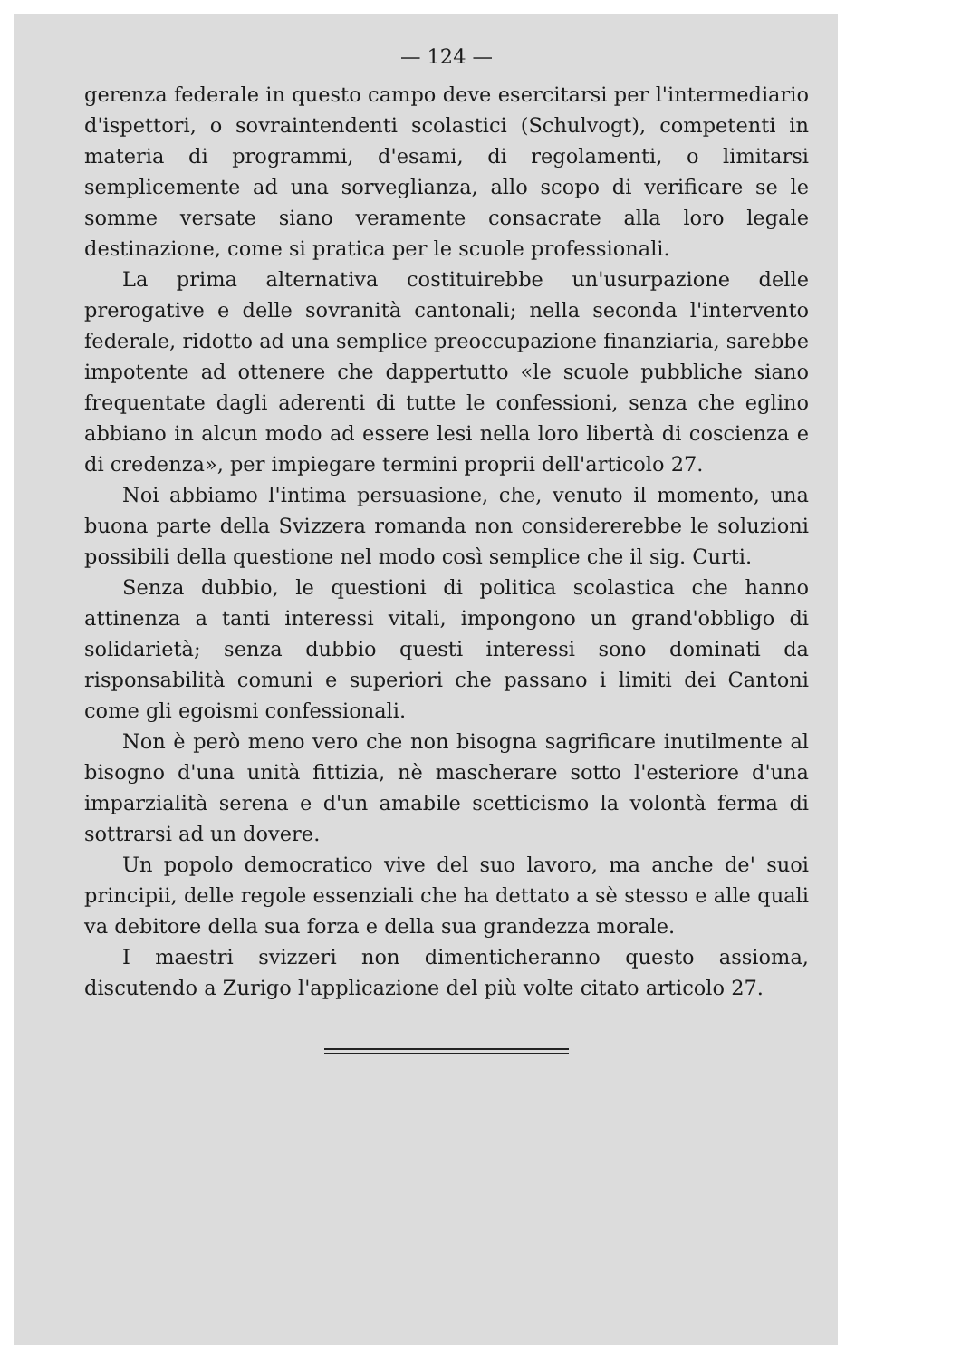— 124 —
gerenza federale in questo campo deve esercitarsi per l'intermediario d'ispettori, o sovraintendenti scolastici (Schulvogt), competenti in materia di programmi, d'esami, di regolamenti, o limitarsi semplicemente ad una sorveglianza, allo scopo di verificare se le somme versate siano veramente consacrate alla loro legale destinazione, come si pratica per le scuole professionali.
La prima alternativa costituirebbe un'usurpazione delle prerogative e delle sovranità cantonali; nella seconda l'intervento federale, ridotto ad una semplice preoccupazione finanziaria, sarebbe impotente ad ottenere che dappertutto «le scuole pubbliche siano frequentate dagli aderenti di tutte le confessioni, senza che eglino abbiano in alcun modo ad essere lesi nella loro libertà di coscienza e di credenza», per impiegare termini proprii dell'articolo 27.
Noi abbiamo l'intima persuasione, che, venuto il momento, una buona parte della Svizzera romanda non considererebbe le soluzioni possibili della questione nel modo così semplice che il sig. Curti.
Senza dubbio, le questioni di politica scolastica che hanno attinenza a tanti interessi vitali, impongono un grand'obbligo di solidarietà; senza dubbio questi interessi sono dominati da risponsabilità comuni e superiori che passano i limiti dei Cantoni come gli egoismi confessionali.
Non è però meno vero che non bisogna sagrificare inutilmente al bisogno d'una unità fittizia, nè mascherare sotto l'esteriore d'una imparzialità serena e d'un amabile scetticismo la volontà ferma di sottrarsi ad un dovere.
Un popolo democratico vive del suo lavoro, ma anche de' suoi principii, delle regole essenziali che ha dettato a sè stesso e alle quali va debitore della sua forza e della sua grandezza morale.
I maestri svizzeri non dimenticheranno questo assioma, discutendo a Zurigo l'applicazione del più volte citato articolo 27.